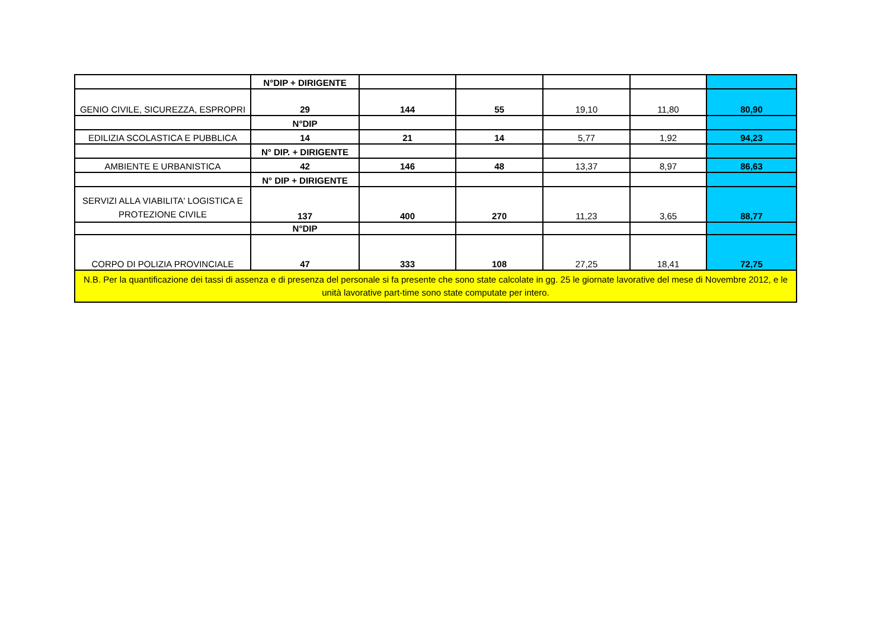| | N°DIP + DIRIGENTE | | | | | |
| GENIO CIVILE, SICUREZZA, ESPROPRI | 29 | 144 | 55 | 19,10 | 11,80 | 80,90 |
| | N°DIP | | | | | |
| EDILIZIA SCOLASTICA E PUBBLICA | 14 | 21 | 14 | 5,77 | 1,92 | 94,23 |
| | N° DIP. + DIRIGENTE | | | | | |
| AMBIENTE E URBANISTICA | 42 | 146 | 48 | 13,37 | 8,97 | 86,63 |
| | N° DIP + DIRIGENTE | | | | | |
| SERVIZI ALLA VIABILITA' LOGISTICA E PROTEZIONE CIVILE | 137 | 400 | 270 | 11,23 | 3,65 | 88,77 |
| | N°DIP | | | | | |
| CORPO DI POLIZIA PROVINCIALE | 47 | 333 | 108 | 27,25 | 18,41 | 72,75 |
| N.B. Per la quantificazione dei tassi di assenza e di presenza del personale si fa presente che sono state calcolate in gg. 25 le giornate lavorative del mese di Novembre 2012, e le unità lavorative part-time sono state computate per intero. | | | | | | |